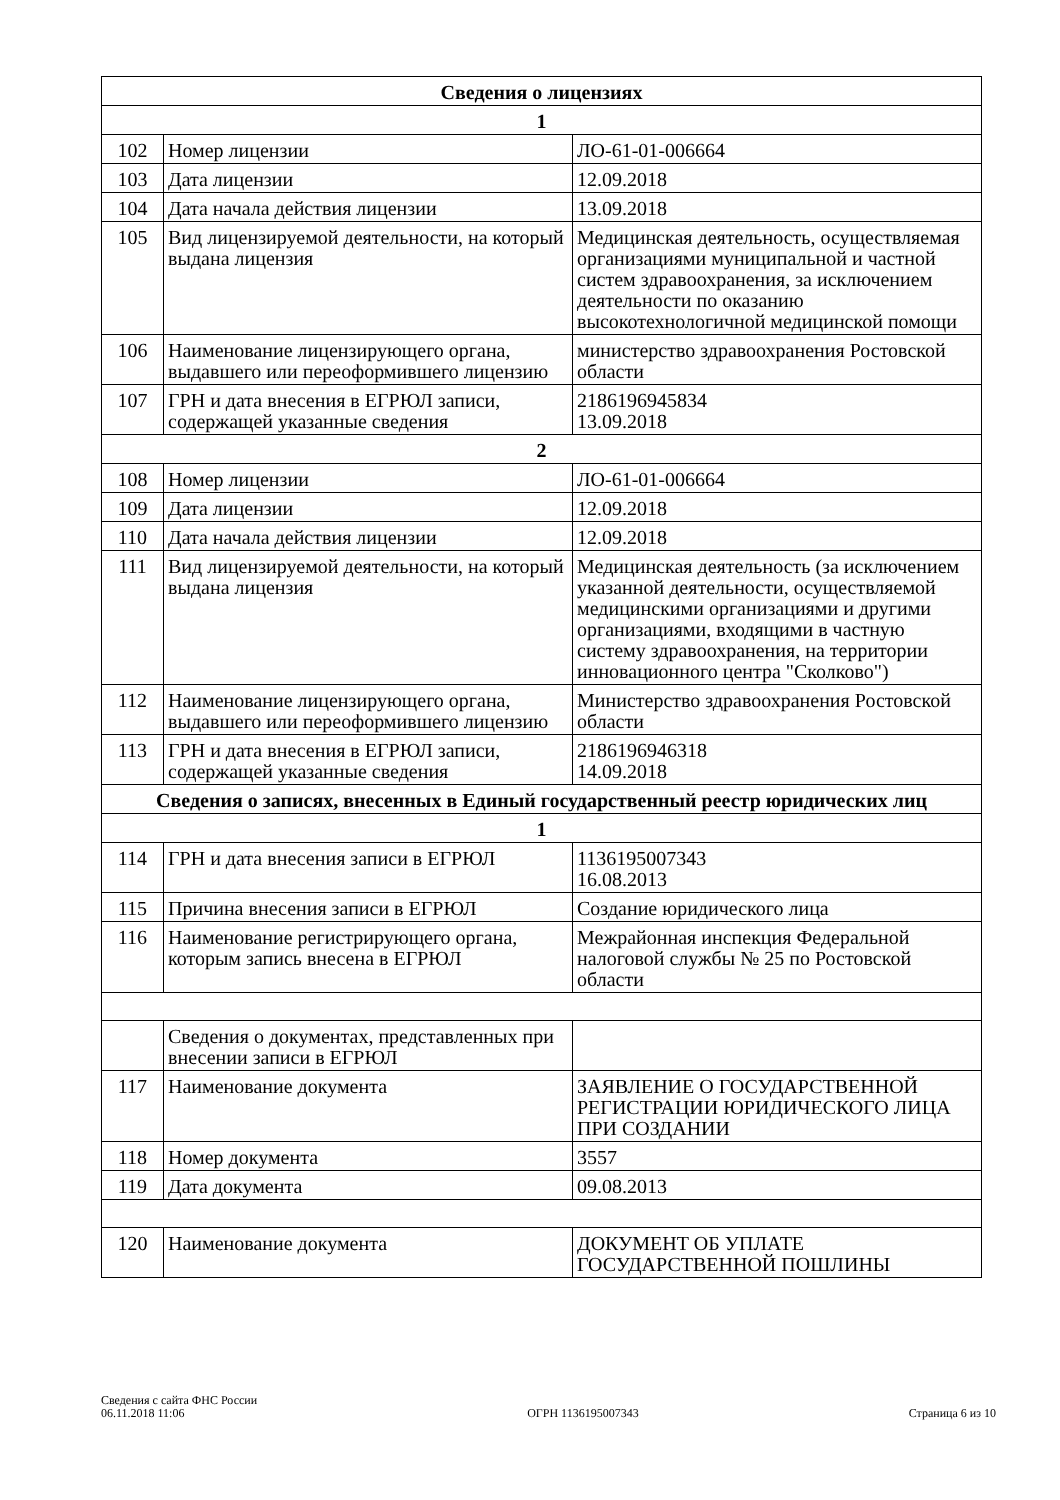| Сведения о лицензиях | | |
| --- | --- | --- |
| 1 | | |
| 102 | Номер лицензии | ЛО-61-01-006664 |
| 103 | Дата лицензии | 12.09.2018 |
| 104 | Дата начала действия лицензии | 13.09.2018 |
| 105 | Вид лицензируемой деятельности, на который выдана лицензия | Медицинская деятельность, осуществляемая организациями муниципальной и частной систем здравоохранения, за исключением деятельности по оказанию высокотехнологичной медицинской помощи |
| 106 | Наименование лицензирующего органа, выдавшего или переоформившего лицензию | министерство здравоохранения Ростовской области |
| 107 | ГРН и дата внесения в ЕГРЮЛ записи, содержащей указанные сведения | 2186196945834 13.09.2018 |
| 2 | | |
| 108 | Номер лицензии | ЛО-61-01-006664 |
| 109 | Дата лицензии | 12.09.2018 |
| 110 | Дата начала действия лицензии | 12.09.2018 |
| 111 | Вид лицензируемой деятельности, на который выдана лицензия | Медицинская деятельность (за исключением указанной деятельности, осуществляемой медицинскими организациями и другими организациями, входящими в частную систему здравоохранения, на территории инновационного центра "Сколково") |
| 112 | Наименование лицензирующего органа, выдавшего или переоформившего лицензию | Министерство здравоохранения Ростовской области |
| 113 | ГРН и дата внесения в ЕГРЮЛ записи, содержащей указанные сведения | 2186196946318 14.09.2018 |
| Сведения о записях, внесенных в Единый государственный реестр юридических лиц | | |
| 1 | | |
| 114 | ГРН и дата внесения записи в ЕГРЮЛ | 1136195007343 16.08.2013 |
| 115 | Причина внесения записи в ЕГРЮЛ | Создание юридического лица |
| 116 | Наименование регистрирующего органа, которым запись внесена в ЕГРЮЛ | Межрайонная инспекция Федеральной налоговой службы № 25 по Ростовской области |
| | Сведения о документах, представленных при внесении записи в ЕГРЮЛ | |
| 117 | Наименование документа | ЗАЯВЛЕНИЕ О ГОСУДАРСТВЕННОЙ РЕГИСТРАЦИИ ЮРИДИЧЕСКОГО ЛИЦА ПРИ СОЗДАНИИ |
| 118 | Номер документа | 3557 |
| 119 | Дата документа | 09.08.2013 |
| 120 | Наименование документа | ДОКУМЕНТ ОБ УПЛАТЕ ГОСУДАРСТВЕННОЙ ПОШЛИНЫ |
Сведения с сайта ФНС России
06.11.2018 11:06
ОГРН 1136195007343
Страница 6 из 10